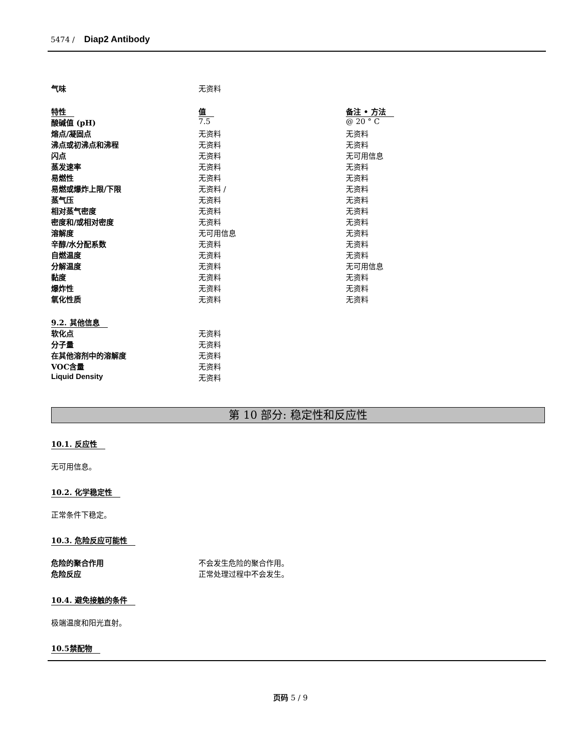5474 / Diap2 Antibody
| 气味 | 无资料 | |
| 特性 | 值 | 备注 • 方法 |
| 酸碱值 (pH) | 7.5 | @ 20 ° C |
| 熔点/凝固点 | 无资料 | 无资料 |
| 沸点或初沸点和沸程 | 无资料 | 无资料 |
| 闪点 | 无资料 | 无可用信息 |
| 蒸发速率 | 无资料 | 无资料 |
| 易燃性 | 无资料 | 无资料 |
| 易燃或爆炸上限/下限 | 无资料 / | 无资料 |
| 蒸气压 | 无资料 | 无资料 |
| 相对蒸气密度 | 无资料 | 无资料 |
| 密度和/或相对密度 | 无资料 | 无资料 |
| 溶解度 | 无可用信息 | 无资料 |
| 辛醇/水分配系数 | 无资料 | 无资料 |
| 自燃温度 | 无资料 | 无资料 |
| 分解温度 | 无资料 | 无可用信息 |
| 黏度 | 无资料 | 无资料 |
| 爆炸性 | 无资料 | 无资料 |
| 氧化性质 | 无资料 | 无资料 |
| 9.2. 其他信息 | | |
| 软化点 | 无资料 | |
| 分子量 | 无资料 | |
| 在其他溶剂中的溶解度 | 无资料 | |
| VOC含量 | 无资料 | |
| Liquid Density | 无资料 | |
第 10 部分: 稳定性和反应性
10.1. 反应性
无可用信息。
10.2. 化学稳定性
正常条件下稳定。
10.3. 危险反应可能性
| 危险的聚合作用 | 不会发生危险的聚合作用。 |
| 危险反应 | 正常处理过程中不会发生。 |
10.4. 避免接触的条件
极端温度和阳光直射。
10.5禁配物
页码 5 / 9